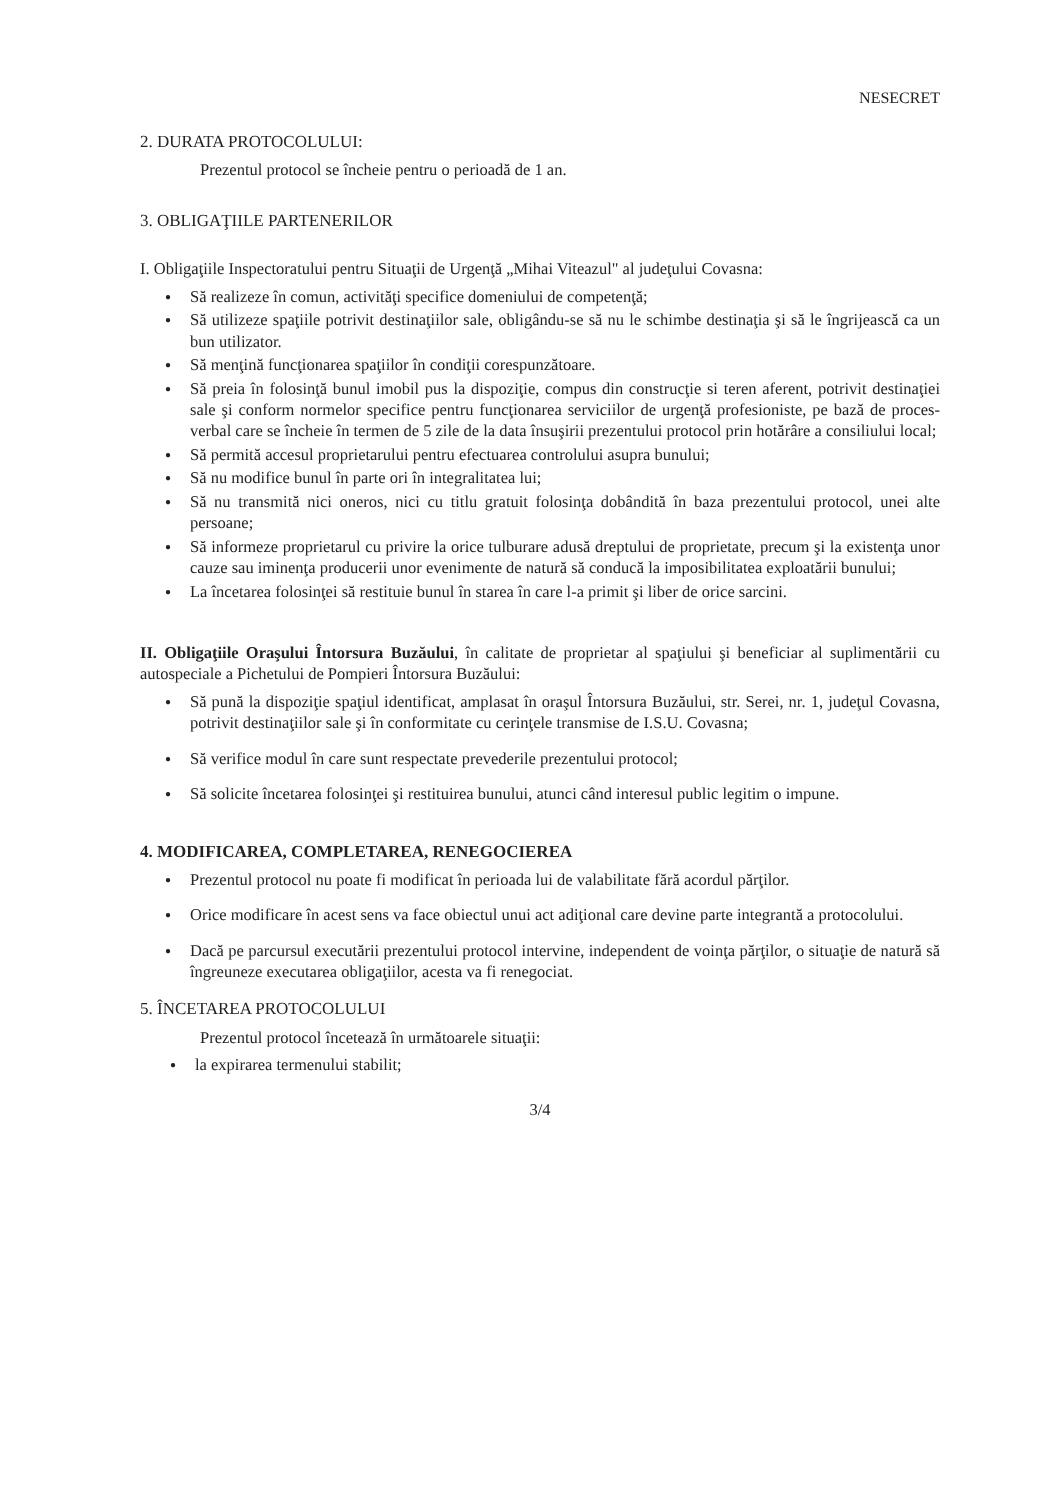NESECRET
2. DURATA PROTOCOLULUI:
Prezentul protocol se încheie pentru o perioadă de 1 an.
3. OBLIGAŢIILE PARTENERILOR
I. Obligaţiile Inspectoratului pentru Situaţii de Urgenţă „Mihai Viteazul" al judeţului Covasna:
● Să realizeze în comun, activităţi specifice domeniului de competenţă;
● Să utilizeze spaţiile potrivit destinaţiilor sale, obligându-se să nu le schimbe destinaţia şi să le îngrijească ca un bun utilizator.
● Să menţină funcţionarea spaţiilor în condiţii corespunzătoare.
● Să preia în folosinţă bunul imobil pus la dispoziţie, compus din construcţie si teren aferent, potrivit destinaţiei sale şi conform normelor specifice pentru funcţionarea serviciilor de urgenţă profesioniste, pe bază de proces-verbal care se încheie în termen de 5 zile de la data însuşirii prezentului protocol prin hotărâre a consiliului local;
● Să permită accesul proprietarului pentru efectuarea controlului asupra bunului;
● Să nu modifice bunul în parte ori în integralitatea lui;
● Să nu transmită nici oneros, nici cu titlu gratuit folosinţa dobândită în baza prezentului protocol, unei alte persoane;
● Să informeze proprietarul cu privire la orice tulburare adusă dreptului de proprietate, precum şi la existenţa unor cauze sau iminenţa producerii unor evenimente de natură să conducă la imposibilitatea exploatării bunului;
● La încetarea folosinţei să restituie bunul în starea în care l-a primit şi liber de orice sarcini.
II. Obligaţiile Oraşului Întorsura Buzăului, în calitate de proprietar al spaţiului şi beneficiar al suplimentării cu autospeciale a Pichetului de Pompieri Întorsura Buzăului:
● Să pună la dispoziţie spaţiul identificat, amplasat în oraşul Întorsura Buzăului, str. Serei, nr. 1, judeţul Covasna, potrivit destinaţiilor sale şi în conformitate cu cerinţele transmise de I.S.U. Covasna;
● Să verifice modul în care sunt respectate prevederile prezentului protocol;
● Să solicite încetarea folosinţei şi restituirea bunului, atunci când interesul public legitim o impune.
4. MODIFICAREA, COMPLETAREA, RENEGOCIEREA
● Prezentul protocol nu poate fi modificat în perioada lui de valabilitate fără acordul părţilor.
● Orice modificare în acest sens va face obiectul unui act adiţional care devine parte integrantă a protocolului.
● Dacă pe parcursul executării prezentului protocol intervine, independent de voinţa părţilor, o situaţie de natură să îngreuneze executarea obligaţiilor, acesta va fi renegociat.
5. ÎNCETAREA PROTOCOLULUI
Prezentul protocol încetează în următoarele situaţii:
● la expirarea termenului stabilit;
3/4